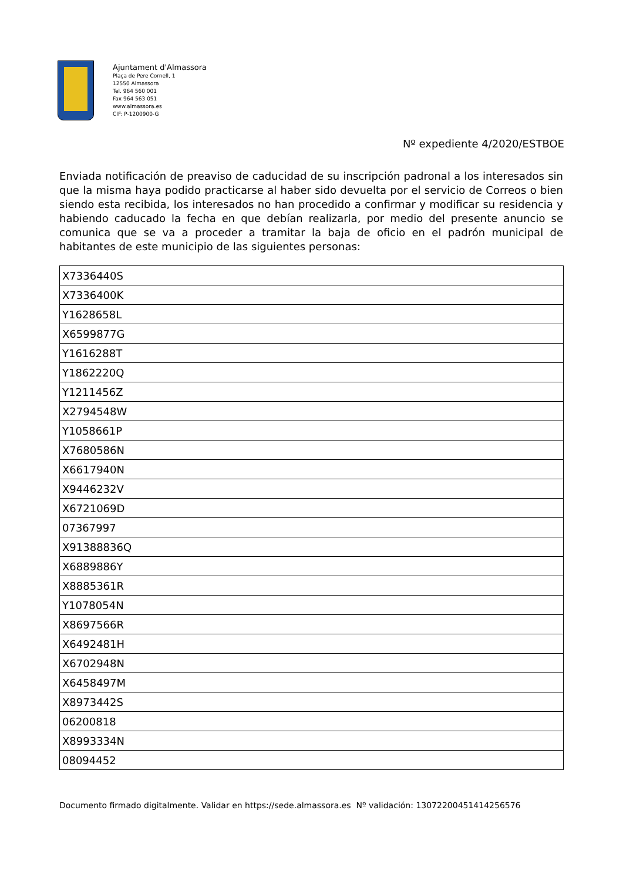Ajuntament d'Almassora
Plaça de Pere Cornell, 1
12550 Almassora
Tel. 964 560 001
Fax 964 563 051
www.almassora.es
CIF: P-1200900-G
Nº expediente 4/2020/ESTBOE
Enviada notificación de preaviso de caducidad de su inscripción padronal a los interesados sin que la misma haya podido practicarse al haber sido devuelta por el servicio de Correos o bien siendo esta recibida, los interesados no han procedido a confirmar y modificar su residencia y habiendo caducado la fecha en que debían realizarla, por medio del presente anuncio se comunica que se va a proceder a tramitar la baja de oficio en el padrón municipal de habitantes de este municipio de las siguientes personas:
| X7336440S |
| X7336400K |
| Y1628658L |
| X6599877G |
| Y1616288T |
| Y1862220Q |
| Y1211456Z |
| X2794548W |
| Y1058661P |
| X7680586N |
| X6617940N |
| X9446232V |
| X6721069D |
| 07367997 |
| X91388836Q |
| X6889886Y |
| X8885361R |
| Y1078054N |
| X8697566R |
| X6492481H |
| X6702948N |
| X6458497M |
| X8973442S |
| 06200818 |
| X8993334N |
| 08094452 |
Documento firmado digitalmente. Validar en https://sede.almassora.es Nº validación: 13072200451414256576